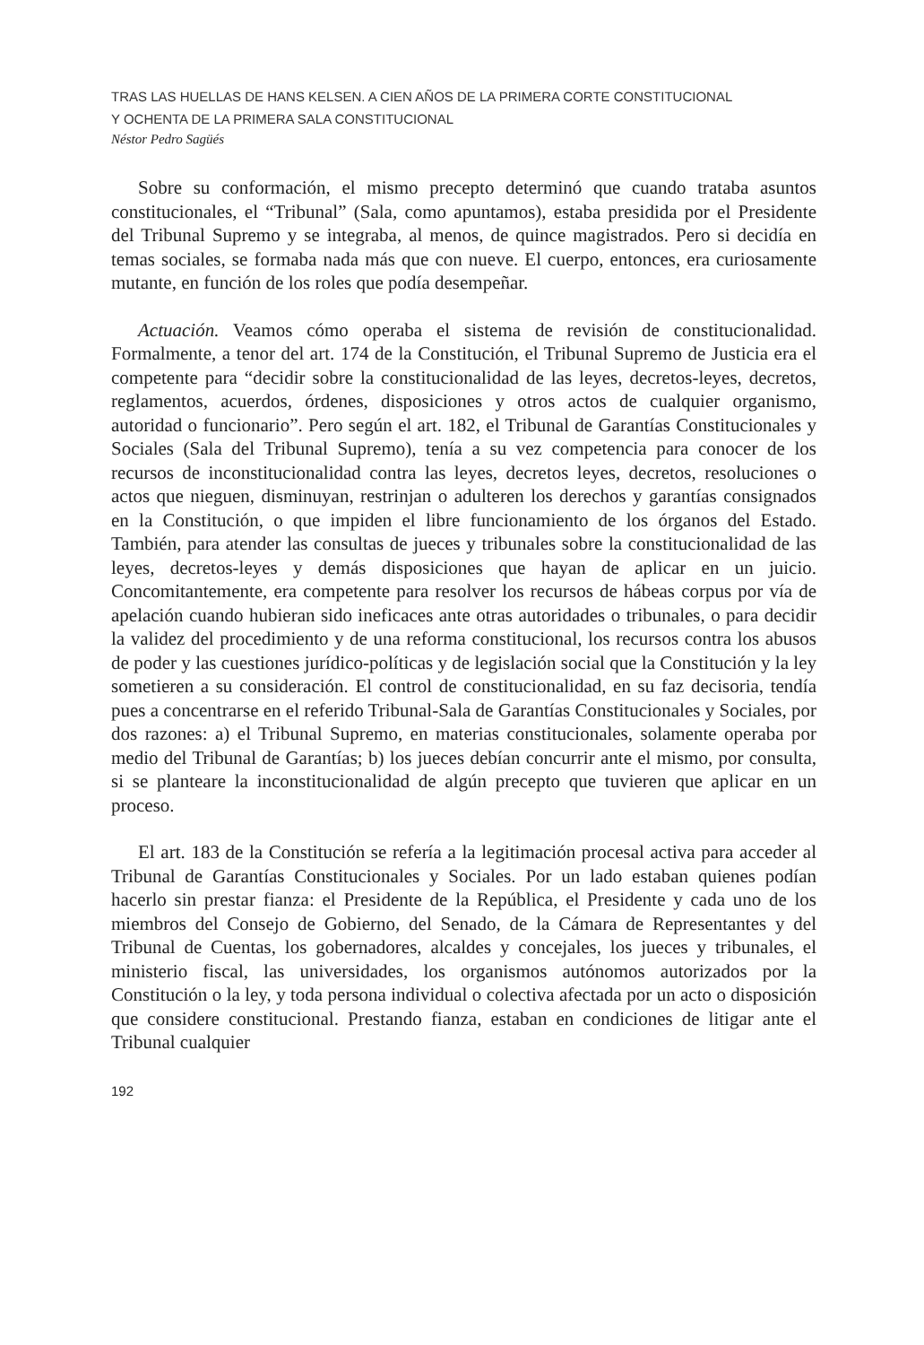TRAS LAS HUELLAS DE HANS KELSEN. A CIEN AÑOS DE LA PRIMERA CORTE CONSTITUCIONAL
Y OCHENTA DE LA PRIMERA SALA CONSTITUCIONAL
Néstor Pedro Sagüés
Sobre su conformación, el mismo precepto determinó que cuando trataba asuntos constitucionales, el “Tribunal” (Sala, como apuntamos), estaba presidida por el Presidente del Tribunal Supremo y se integraba, al menos, de quince magistrados. Pero si decidía en temas sociales, se formaba nada más que con nueve. El cuerpo, entonces, era curiosamente mutante, en función de los roles que podía desempeñar.
Actuación. Veamos cómo operaba el sistema de revisión de constitucionalidad. Formalmente, a tenor del art. 174 de la Constitución, el Tribunal Supremo de Justicia era el competente para “decidir sobre la constitucionalidad de las leyes, decretos-leyes, decretos, reglamentos, acuerdos, órdenes, disposiciones y otros actos de cualquier organismo, autoridad o funcionario”. Pero según el art. 182, el Tribunal de Garantías Constitucionales y Sociales (Sala del Tribunal Supremo), tenía a su vez competencia para conocer de los recursos de inconstitucionalidad contra las leyes, decretos leyes, decretos, resoluciones o actos que nieguen, disminuyan, restrinjan o adulteren los derechos y garantías consignados en la Constitución, o que impiden el libre funcionamiento de los órganos del Estado. También, para atender las consultas de jueces y tribunales sobre la constitucionalidad de las leyes, decretos-leyes y demás disposiciones que hayan de aplicar en un juicio. Concomitantemente, era competente para resolver los recursos de hábeas corpus por vía de apelación cuando hubieran sido ineficaces ante otras autoridades o tribunales, o para decidir la validez del procedimiento y de una reforma constitucional, los recursos contra los abusos de poder y las cuestiones jurídico-políticas y de legislación social que la Constitución y la ley sometieren a su consideración. El control de constitucionalidad, en su faz decisoria, tendía pues a concentrarse en el referido Tribunal-Sala de Garantías Constitucionales y Sociales, por dos razones: a) el Tribunal Supremo, en materias constitucionales, solamente operaba por medio del Tribunal de Garantías; b) los jueces debían concurrir ante el mismo, por consulta, si se planteare la inconstitucionalidad de algún precepto que tuvieren que aplicar en un proceso.
El art. 183 de la Constitución se refería a la legitimación procesal activa para acceder al Tribunal de Garantías Constitucionales y Sociales. Por un lado estaban quienes podían hacerlo sin prestar fianza: el Presidente de la República, el Presidente y cada uno de los miembros del Consejo de Gobierno, del Senado, de la Cámara de Representantes y del Tribunal de Cuentas, los gobernadores, alcaldes y concejales, los jueces y tribunales, el ministerio fiscal, las universidades, los organismos autónomos autorizados por la Constitución o la ley, y toda persona individual o colectiva afectada por un acto o disposición que considere constitucional. Prestando fianza, estaban en condiciones de litigar ante el Tribunal cualquier
192